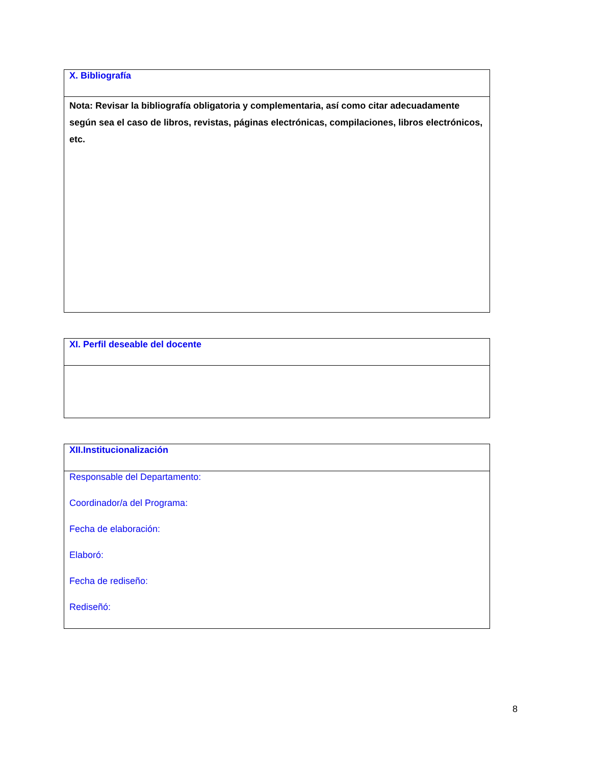| X. Bibliografía |
| Nota: Revisar la bibliografía obligatoria y complementaria, así como citar adecuadamente según sea el caso de libros, revistas, páginas electrónicas, compilaciones, libros electrónicos, etc. |
| XI. Perfil deseable del docente |
| XII.Institucionalización |
| Responsable del Departamento: Coordinador/a del Programa: Fecha de elaboración: Elaboró: Fecha de rediseño: Rediseñó: |
8